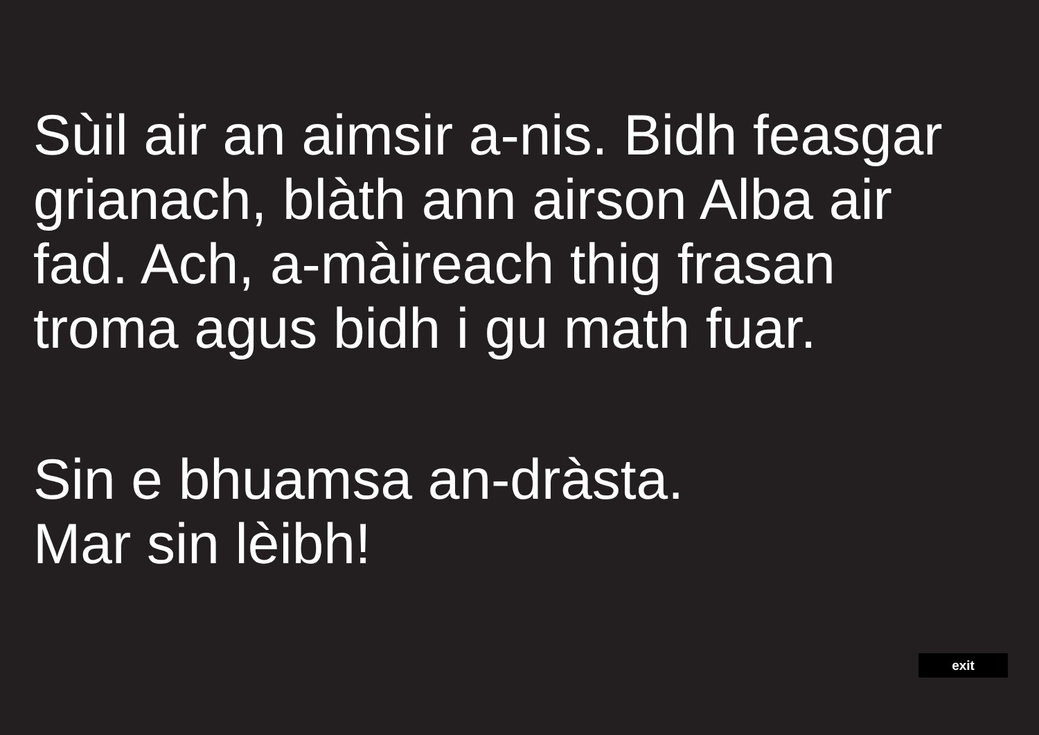Sùil air an aimsir a-nis. Bidh feasgar
grianach, blàth ann airson Alba air
fad. Ach, a-màireach thig frasan
troma agus bidh i gu math fuar.
Sin e bhuamsa an-dràsta.
Mar sin lèibh!
exit